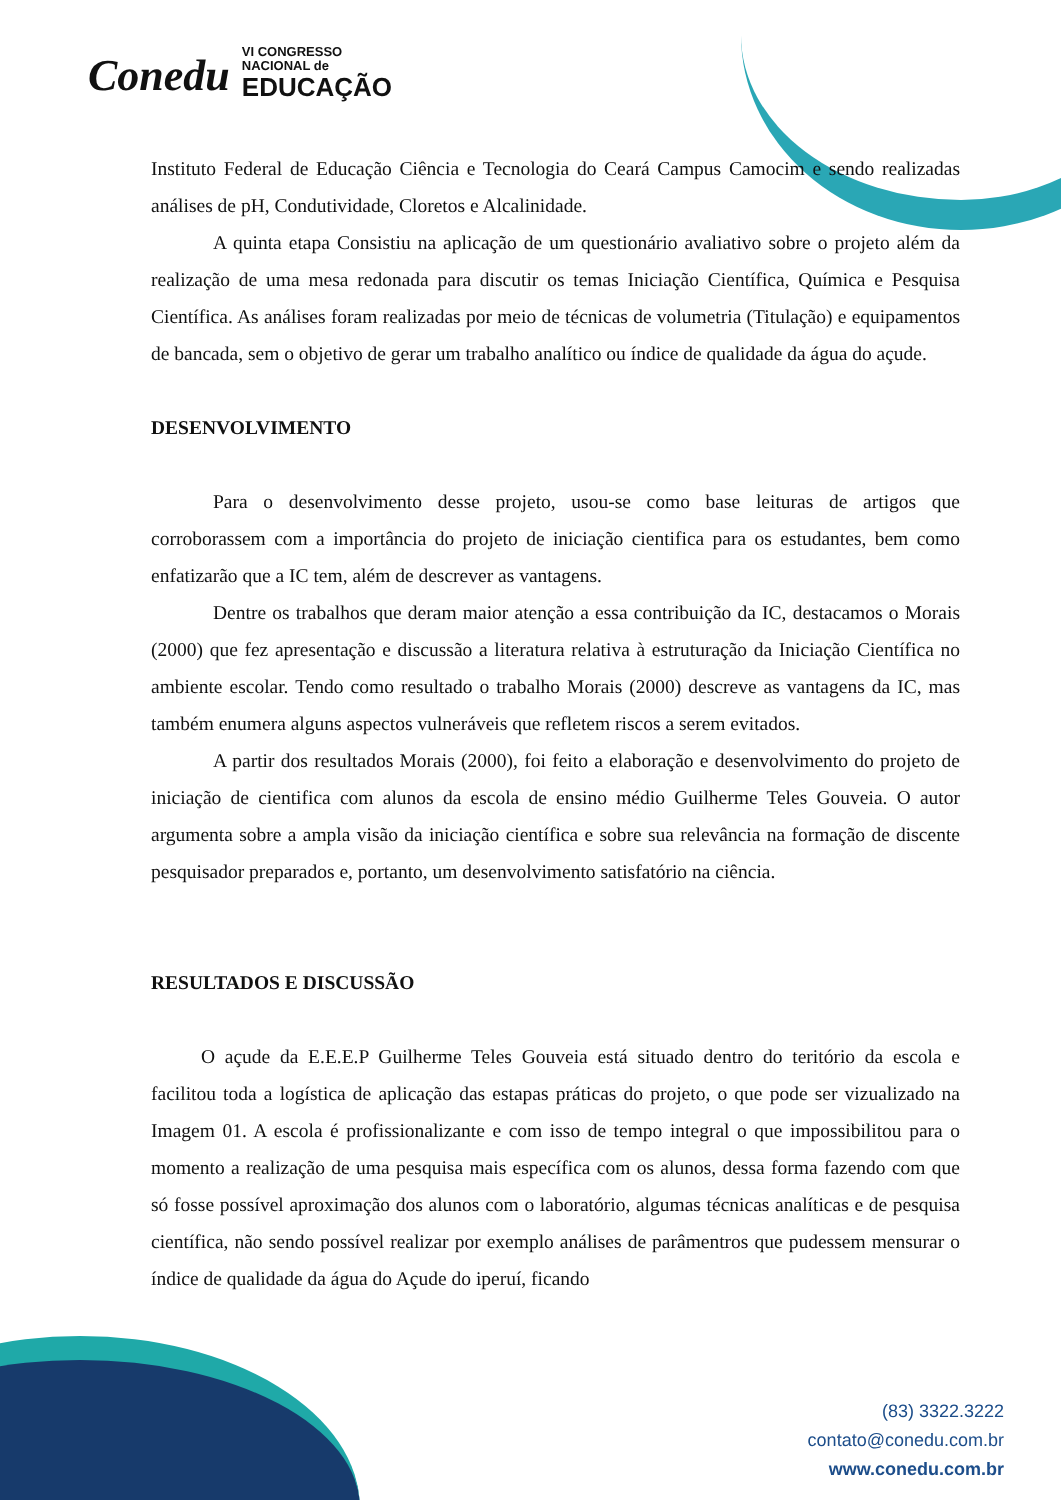Conedu VI CONGRESSO
NACIONAL de
EDUCAÇÃO
Instituto Federal de Educação Ciência e Tecnologia do Ceará Campus Camocim e sendo realizadas análises de pH, Condutividade, Cloretos e Alcalinidade.
A quinta etapa Consistiu na aplicação de um questionário avaliativo sobre o projeto além da realização de uma mesa redonada para discutir os temas Iniciação Científica, Química e Pesquisa Científica. As análises foram realizadas por meio de técnicas de volumetria (Titulação) e equipamentos de bancada, sem o objetivo de gerar um trabalho analítico ou índice de qualidade da água do açude.
DESENVOLVIMENTO
Para o desenvolvimento desse projeto, usou-se como base leituras de artigos que corroborassem com a importância do projeto de iniciação cientifica para os estudantes, bem como enfatizarão que a IC tem, além de descrever as vantagens.
Dentre os trabalhos que deram maior atenção a essa contribuição da IC, destacamos o Morais (2000) que fez apresentação e discussão a literatura relativa à estruturação da Iniciação Científica no ambiente escolar. Tendo como resultado o trabalho Morais (2000) descreve as vantagens da IC, mas também enumera alguns aspectos vulneráveis que refletem riscos a serem evitados.
A partir dos resultados Morais (2000), foi feito a elaboração e desenvolvimento do projeto de iniciação de cientifica com alunos da escola de ensino médio Guilherme Teles Gouveia. O autor argumenta sobre a ampla visão da iniciação científica e sobre sua relevância na formação de discente pesquisador preparados e, portanto, um desenvolvimento satisfatório na ciência.
RESULTADOS E DISCUSSÃO
O açude da E.E.E.P Guilherme Teles Gouveia está situado dentro do teritório da escola e facilitou toda a logística de aplicação das estapas práticas do projeto, o que pode ser vizualizado na Imagem 01. A escola é profissionalizante e com isso de tempo integral o que impossibilitou para o momento a realização de uma pesquisa mais específica com os alunos, dessa forma fazendo com que só fosse possível aproximação dos alunos com o laboratório, algumas técnicas analíticas e de pesquisa científica, não sendo possível realizar por exemplo análises de parâmentros que pudessem mensurar o índice de qualidade da água do Açude do iperuí, ficando
(83) 3322.3222
contato@conedu.com.br
www.conedu.com.br